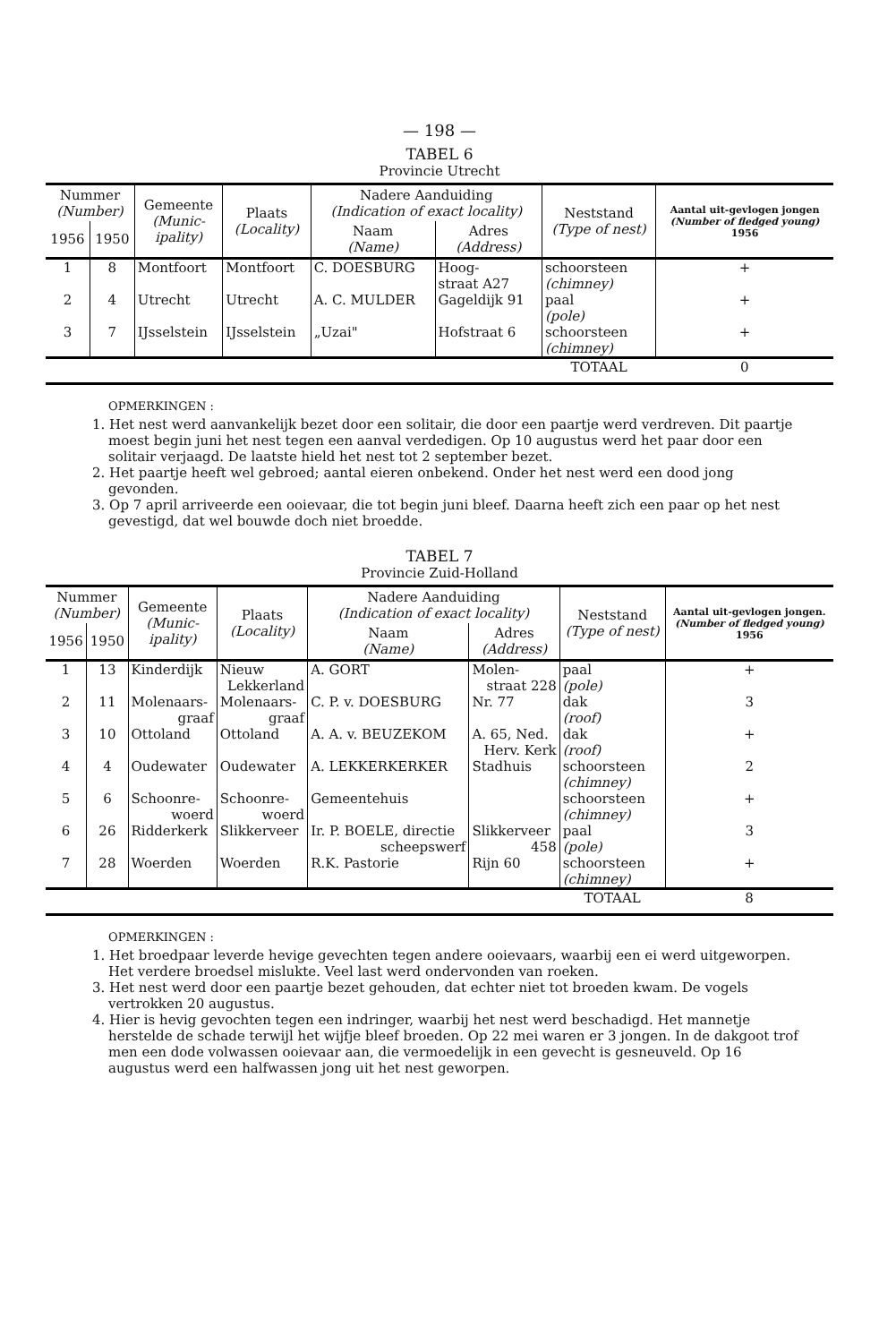— 198 —
TABEL 6
Provincie Utrecht
| Nummer (Number) | | Gemeente (Munic- ipality) | Plaats (Locality) | Nadere Aanduiding (Indication of exact locality) | | Neststand (Type of nest) | Aantal uit-gevlogen jongen (Number of fledged young) 1956 |
| --- | --- | --- | --- | --- | --- | --- | --- |
| 1956 | 1950 | | | Naam (Name) | Adres (Address) | | |
| 1 | 8 | Montfoort | Montfoort | C. DOESBURG | Hoog- straat A27 | schoorsteen (chimney) | + |
| 2 | 4 | Utrecht | Utrecht | A. C. MULDER | Gageldijk 91 | paal (pole) | + |
| 3 | 7 | IJsselstein | IJsselstein | „Uzai" | Hofstraat 6 | schoorsteen (chimney) | + |
| | | | | | | TOTAAL | 0 |
OPMERKINGEN :
1. Het nest werd aanvankelijk bezet door een solitair, die door een paartje werd verdreven. Dit paartje moest begin juni het nest tegen een aanval verdedigen. Op 10 augustus werd het paar door een solitair verjaagd. De laatste hield het nest tot 2 september bezet.
2. Het paartje heeft wel gebroed; aantal eieren onbekend. Onder het nest werd een dood jong gevonden.
3. Op 7 april arriveerde een ooievaar, die tot begin juni bleef. Daarna heeft zich een paar op het nest gevestigd, dat wel bouwde doch niet broedde.
TABEL 7
Provincie Zuid-Holland
| Nummer (Number) | | Gemeente (Munic- ipality) | Plaats (Locality) | Nadere Aanduiding (Indication of exact locality) | | Neststand (Type of nest) | Aantal uit-gevlogen jongen. (Number of fledged young) 1956 |
| --- | --- | --- | --- | --- | --- | --- | --- |
| 1956 | 1950 | | | Naam (Name) | Adres (Address) | | |
| 1 | 13 | Kinderdijk | Nieuw Lekkerland | A. GORT | Molen- straat 228 | paal (pole) | + |
| 2 | 11 | Molenaars- graaf | Molenaars- graaf | C. P. v. DOESBURG | Nr. 77 | dak (roof) | 3 |
| 3 | 10 | Ottoland | Ottoland | A. A. v. BEUZEKOM | A. 65, Ned. Herv. Kerk | dak (roof) | + |
| 4 | 4 | Oudewater | Oudewater | A. LEKKERKERKER | Stadhuis | schoorsteen (chimney) | 2 |
| 5 | 6 | Schoonre- woerd | Schoonre- woerd | Gemeentehuis | | schoorsteen (chimney) | + |
| 6 | 26 | Ridderkerk | Slikkerveer | Ir. P. BOELE, directie scheepswerf | Slikkerveer 458 | paal (pole) | 3 |
| 7 | 28 | Woerden | Woerden | R.K. Pastorie | Rijn 60 | schoorsteen (chimney) | + |
| | | | | | | TOTAAL | 8 |
OPMERKINGEN :
1. Het broedpaar leverde hevige gevechten tegen andere ooievaars, waarbij een ei werd uitgeworpen. Het verdere broedsel mislukte. Veel last werd ondervonden van roeken.
3. Het nest werd door een paartje bezet gehouden, dat echter niet tot broeden kwam. De vogels vertrokken 20 augustus.
4. Hier is hevig gevochten tegen een indringer, waarbij het nest werd beschadigd. Het mannetje herstelde de schade terwijl het wijfje bleef broeden. Op 22 mei waren er 3 jongen. In de dakgoot trof men een dode volwassen ooievaar aan, die vermoedelijk in een gevecht is gesneuveld. Op 16 augustus werd een halfwassen jong uit het nest geworpen.